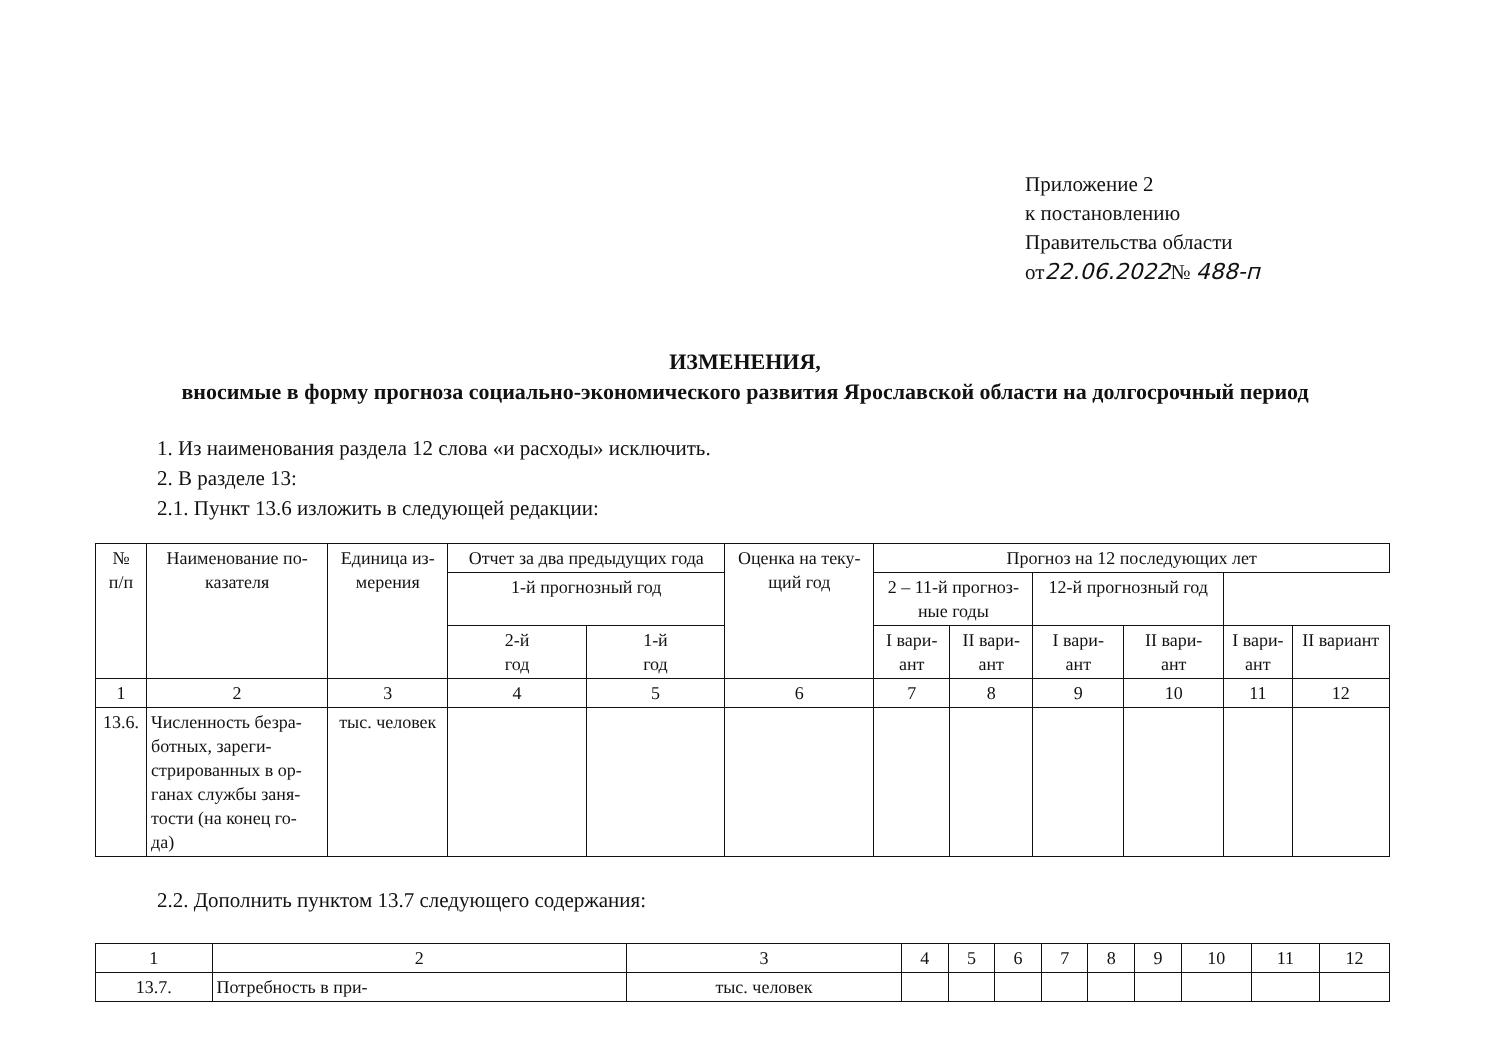Приложение 2
к постановлению
Правительства области
от22.06.2022№ 488-п
ИЗМЕНЕНИЯ,
вносимые в форму прогноза социально-экономического развития Ярославской области на долгосрочный период
1. Из наименования раздела 12 слова «и расходы» исключить.
2. В разделе 13:
2.1. Пункт 13.6 изложить в следующей редакции:
| № п/п | Наименование по- казателя | Единица из- мерения | Отчет за два предыдущих года | | Оценка на теку- щий год | Прогноз на 12 последующих лет | | | | | |
| --- | --- | --- | --- | --- | --- | --- | --- | --- | --- | --- | --- |
| | | | | | | 1-й прогнозный год | | 2 – 11-й прогноз- ные годы | | 12-й прогнозный год | |
| | | | 2-й год | 1-й год | | I вари- ант | II вари- ант | I вари- ант | II вари- ант | I вари- ант | II вариант |
| 1 | 2 | 3 | 4 | 5 | 6 | 7 | 8 | 9 | 10 | 11 | 12 |
| 13.6. | Численность безра- ботных, зареги- стрированных в ор- ганах службы заня- тости (на конец го- да) | тыс. человек | | | | | | | | | |
2.2. Дополнить пунктом 13.7 следующего содержания:
| 1 | 2 | 3 | 4 | 5 | 6 | 7 | 8 | 9 | 10 | 11 | 12 |
| 13.7. | Потребность в при- | тыс. человек | | | | | | | | | |